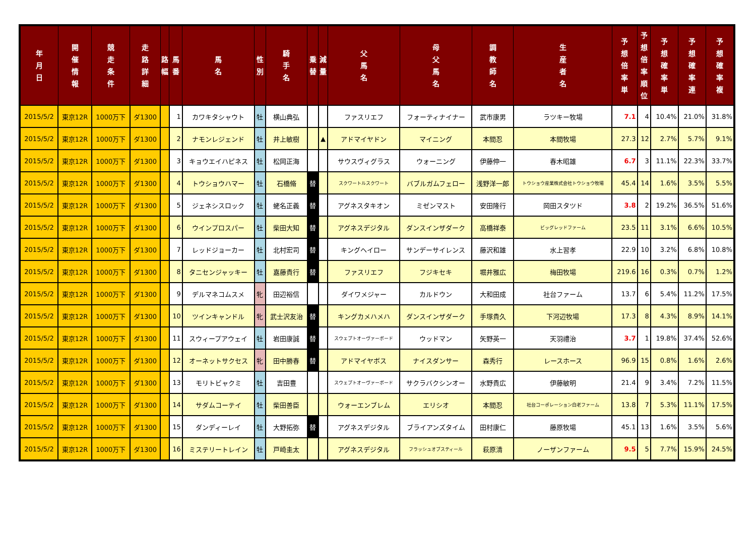| 年 月 日 | 開 催 情 報 | 競 走 条 件 | 走 路 詳 細 | 路 幅 | 馬 番 | 馬 名 | 性 別 | 騎 手 名 | 乗 替 | 減 量 | 父 馬 名 | 母 父 馬 名 | 調 教 師 名 | 生 産 者 名 | 予 想 倍 率 単 | 予 想 倍 率 順 位 | 予 想 確 率 単 | 予 想 確 率 連 | 予 想 確 率 複 |
| --- | --- | --- | --- | --- | --- | --- | --- | --- | --- | --- | --- | --- | --- | --- | --- | --- | --- | --- | --- |
| 2015/5/2 | 東京12R | 1000万下 | ダ1300 | | 1 | カワキタシャウト | 牡 | 横山典弘 | | | ファスリエフ | フォーティナイナー | 武市康男 | ラツキー牧場 | 7.1 | 4 | 10.4% | 21.0% | 31.8% |
| 2015/5/2 | 東京12R | 1000万下 | ダ1300 | | 2 | ナモンレジェンド | 牡 | 井上敏樹 | | ▲ | アドマイヤドン | マイニング | 本間忍 | 本間牧場 | 27.3 | 12 | 2.7% | 5.7% | 9.1% |
| 2015/5/2 | 東京12R | 1000万下 | ダ1300 | | 3 | キョウエイハピネス | 牡 | 松岡正海 | | | サウスヴィグラス | ウォーニング | 伊藤伸一 | 春木昭雄 | 6.7 | 3 | 11.1% | 22.3% | 33.7% |
| 2015/5/2 | 東京12R | 1000万下 | ダ1300 | | 4 | トウショウハマー | 牡 | 石橋脩 | 替 | | スクワートルスクワート | バブルガムフェロー | 浅野洋一郎 | トウショウ産業株式会社トウショウ牧場 | 45.4 | 14 | 1.6% | 3.5% | 5.5% |
| 2015/5/2 | 東京12R | 1000万下 | ダ1300 | | 5 | ジェネシスロック | 牡 | 蛯名正義 | 替 | | アグネスタキオン | ミゼンマスト | 安田隆行 | 岡田スタツド | 3.8 | 2 | 19.2% | 36.5% | 51.6% |
| 2015/5/2 | 東京12R | 1000万下 | ダ1300 | | 6 | ウインプロスパー | 牡 | 柴田大知 | 替 | | アグネスデジタル | ダンスインザダーク | 高橋祥泰 | ビッグレッドファーム | 23.5 | 11 | 3.1% | 6.6% | 10.5% |
| 2015/5/2 | 東京12R | 1000万下 | ダ1300 | | 7 | レッドジョーカー | 牡 | 北村宏司 | 替 | | キングヘイロー | サンデーサイレンス | 藤沢和雄 | 水上習孝 | 22.9 | 10 | 3.2% | 6.8% | 10.8% |
| 2015/5/2 | 東京12R | 1000万下 | ダ1300 | | 8 | タニセンジャッキー | 牡 | 嘉藤貴行 | 替 | | ファスリエフ | フジキセキ | 堀井雅広 | 梅田牧場 | 219.6 | 16 | 0.3% | 0.7% | 1.2% |
| 2015/5/2 | 東京12R | 1000万下 | ダ1300 | | 9 | デルマネコムスメ | 牝 | 田辺裕信 | | | ダイワメジャー | カルドウン | 大和田成 | 社台ファーム | 13.7 | 6 | 5.4% | 11.2% | 17.5% |
| 2015/5/2 | 東京12R | 1000万下 | ダ1300 | | 10 | ツインキャンドル | 牝 | 武士沢友治 | 替 | | キングカメハメハ | ダンスインザダーク | 手塚貴久 | 下河辺牧場 | 17.3 | 8 | 4.3% | 8.9% | 14.1% |
| 2015/5/2 | 東京12R | 1000万下 | ダ1300 | | 11 | スウィープアウェイ | 牡 | 岩田康誠 | 替 | | スウェプトオーヴァーボード | ウッドマン | 矢野英一 | 天羽禮治 | 3.7 | 1 | 19.8% | 37.4% | 52.6% |
| 2015/5/2 | 東京12R | 1000万下 | ダ1300 | | 12 | オーネットサクセス | 牝 | 田中勝春 | 替 | | アドマイヤボス | ナイスダンサー | 森秀行 | レースホース | 96.9 | 15 | 0.8% | 1.6% | 2.6% |
| 2015/5/2 | 東京12R | 1000万下 | ダ1300 | | 13 | モリトビャクミ | 牡 | 吉田豊 | | | スウェプトオーヴァーボード | サクラバクシンオー | 水野貴広 | 伊藤敏明 | 21.4 | 9 | 3.4% | 7.2% | 11.5% |
| 2015/5/2 | 東京12R | 1000万下 | ダ1300 | | 14 | サダムコーテイ | 牡 | 柴田善臣 | | | ウォーエンブレム | エリシオ | 本間忍 | 社台コーポレーション白老ファーム | 13.8 | 7 | 5.3% | 11.1% | 17.5% |
| 2015/5/2 | 東京12R | 1000万下 | ダ1300 | | 15 | ダンディーレイ | 牡 | 大野拓弥 | 替 | | アグネスデジタル | ブライアンズタイム | 田村康仁 | 藤原牧場 | 45.1 | 13 | 1.6% | 3.5% | 5.6% |
| 2015/5/2 | 東京12R | 1000万下 | ダ1300 | | 16 | ミステリートレイン | 牡 | 戸崎圭太 | | | アグネスデジタル | フラッシュオブスティール | 萩原清 | ノーザンファーム | 9.5 | 5 | 7.7% | 15.9% | 24.5% |